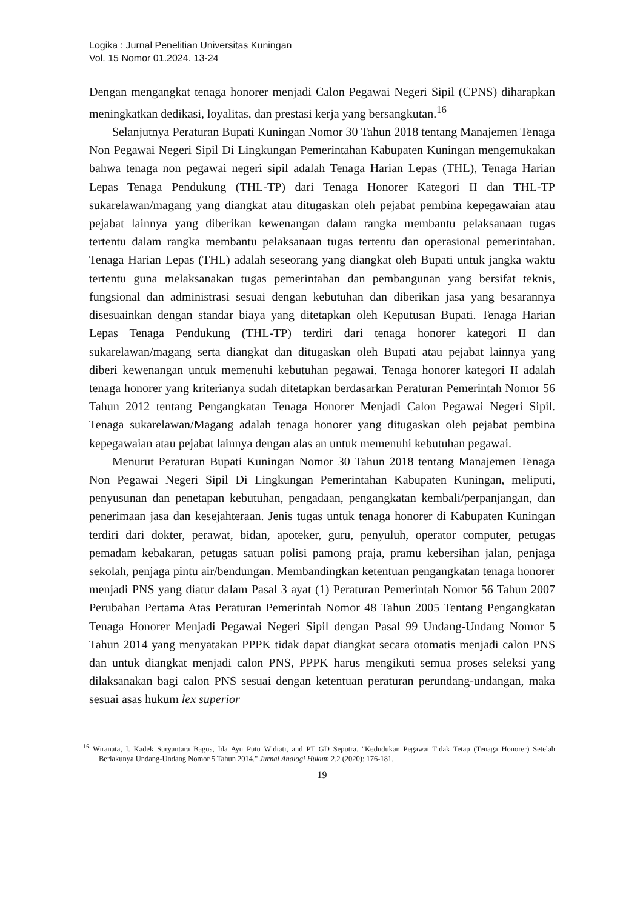Logika : Jurnal Penelitian Universitas Kuningan
Vol. 15 Nomor 01.2024. 13-24
Dengan mengangkat tenaga honorer menjadi Calon Pegawai Negeri Sipil (CPNS) diharapkan meningkatkan dedikasi, loyalitas, dan prestasi kerja yang bersangkutan.<sup>16</sup>
Selanjutnya Peraturan Bupati Kuningan Nomor 30 Tahun 2018 tentang Manajemen Tenaga Non Pegawai Negeri Sipil Di Lingkungan Pemerintahan Kabupaten Kuningan mengemukakan bahwa tenaga non pegawai negeri sipil adalah Tenaga Harian Lepas (THL), Tenaga Harian Lepas Tenaga Pendukung (THL-TP) dari Tenaga Honorer Kategori II dan THL-TP sukarelawan/magang yang diangkat atau ditugaskan oleh pejabat pembina kepegawaian atau pejabat lainnya yang diberikan kewenangan dalam rangka membantu pelaksanaan tugas tertentu dalam rangka membantu pelaksanaan tugas tertentu dan operasional pemerintahan. Tenaga Harian Lepas (THL) adalah seseorang yang diangkat oleh Bupati untuk jangka waktu tertentu guna melaksanakan tugas pemerintahan dan pembangunan yang bersifat teknis, fungsional dan administrasi sesuai dengan kebutuhan dan diberikan jasa yang besarannya disesuainkan dengan standar biaya yang ditetapkan oleh Keputusan Bupati. Tenaga Harian Lepas Tenaga Pendukung (THL-TP) terdiri dari tenaga honorer kategori II dan sukarelawan/magang serta diangkat dan ditugaskan oleh Bupati atau pejabat lainnya yang diberi kewenangan untuk memenuhi kebutuhan pegawai. Tenaga honorer kategori II adalah tenaga honorer yang kriterianya sudah ditetapkan berdasarkan Peraturan Pemerintah Nomor 56 Tahun 2012 tentang Pengangkatan Tenaga Honorer Menjadi Calon Pegawai Negeri Sipil. Tenaga sukarelawan/Magang adalah tenaga honorer yang ditugaskan oleh pejabat pembina kepegawaian atau pejabat lainnya dengan alas an untuk memenuhi kebutuhan pegawai.
Menurut Peraturan Bupati Kuningan Nomor 30 Tahun 2018 tentang Manajemen Tenaga Non Pegawai Negeri Sipil Di Lingkungan Pemerintahan Kabupaten Kuningan, meliputi, penyusunan dan penetapan kebutuhan, pengadaan, pengangkatan kembali/perpanjangan, dan penerimaan jasa dan kesejahteraan. Jenis tugas untuk tenaga honorer di Kabupaten Kuningan terdiri dari dokter, perawat, bidan, apoteker, guru, penyuluh, operator computer, petugas pemadam kebakaran, petugas satuan polisi pamong praja, pramu kebersihan jalan, penjaga sekolah, penjaga pintu air/bendungan. Membandingkan ketentuan pengangkatan tenaga honorer menjadi PNS yang diatur dalam Pasal 3 ayat (1) Peraturan Pemerintah Nomor 56 Tahun 2007 Perubahan Pertama Atas Peraturan Pemerintah Nomor 48 Tahun 2005 Tentang Pengangkatan Tenaga Honorer Menjadi Pegawai Negeri Sipil dengan Pasal 99 Undang-Undang Nomor 5 Tahun 2014 yang menyatakan PPPK tidak dapat diangkat secara otomatis menjadi calon PNS dan untuk diangkat menjadi calon PNS, PPPK harus mengikuti semua proses seleksi yang dilaksanakan bagi calon PNS sesuai dengan ketentuan peraturan perundang-undangan, maka sesuai asas hukum lex superior
<sup>16</sup> Wiranata, I. Kadek Suryantara Bagus, Ida Ayu Putu Widiati, and PT GD Seputra. "Kedudukan Pegawai Tidak Tetap (Tenaga Honorer) Setelah Berlakunya Undang-Undang Nomor 5 Tahun 2014." Jurnal Analogi Hukum 2.2 (2020): 176-181.
19